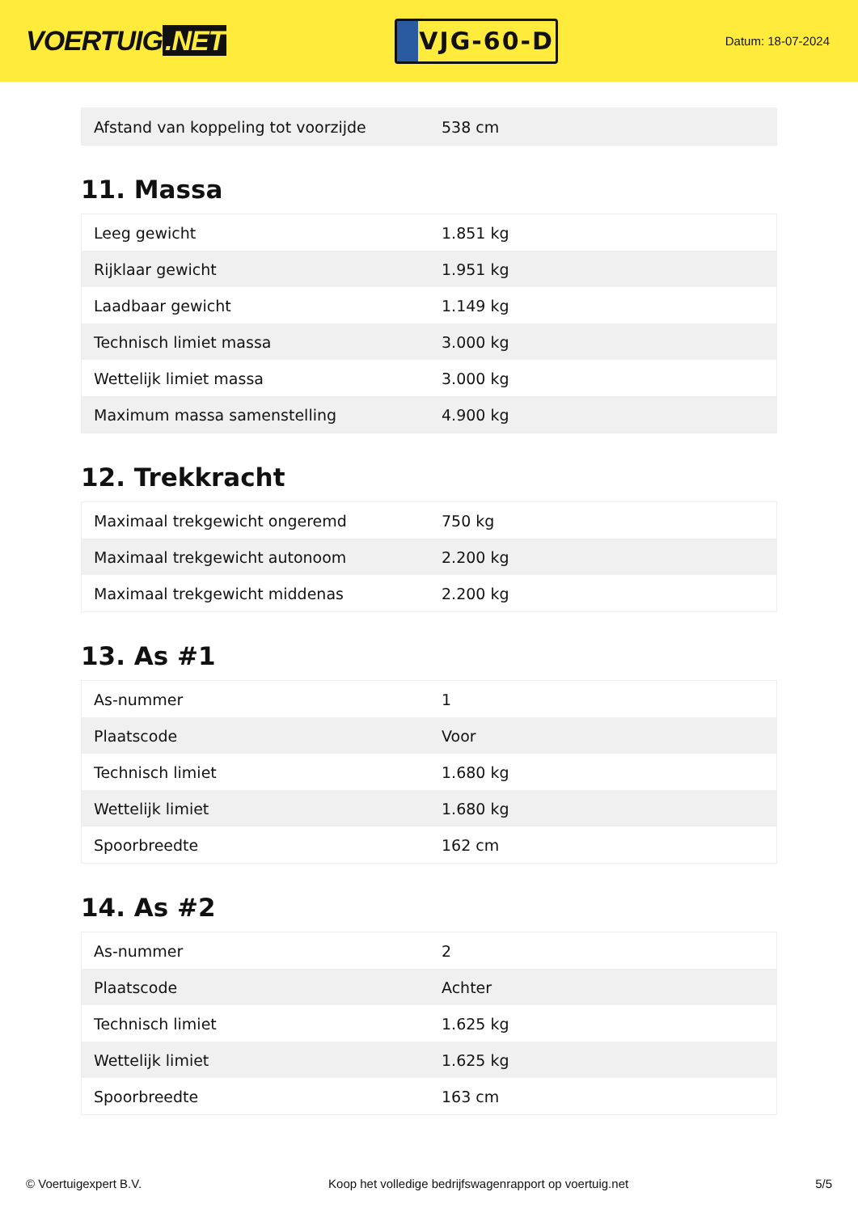VOERTUIG.NET
VJG-60-D
Datum: 18-07-2024
| Afstand van koppeling tot voorzijde | 538 cm |
11. Massa
| Leeg gewicht | 1.851 kg |
| Rijklaar gewicht | 1.951 kg |
| Laadbaar gewicht | 1.149 kg |
| Technisch limiet massa | 3.000 kg |
| Wettelijk limiet massa | 3.000 kg |
| Maximum massa samenstelling | 4.900 kg |
12. Trekkracht
| Maximaal trekgewicht ongeremd | 750 kg |
| Maximaal trekgewicht autonoom | 2.200 kg |
| Maximaal trekgewicht middenas | 2.200 kg |
13. As #1
| As-nummer | 1 |
| Plaatscode | Voor |
| Technisch limiet | 1.680 kg |
| Wettelijk limiet | 1.680 kg |
| Spoorbreedte | 162 cm |
14. As #2
| As-nummer | 2 |
| Plaatscode | Achter |
| Technisch limiet | 1.625 kg |
| Wettelijk limiet | 1.625 kg |
| Spoorbreedte | 163 cm |
© Voertuigexpert B.V. Koop het volledige bedrijfswagenrapport op voertuig.net 5/5